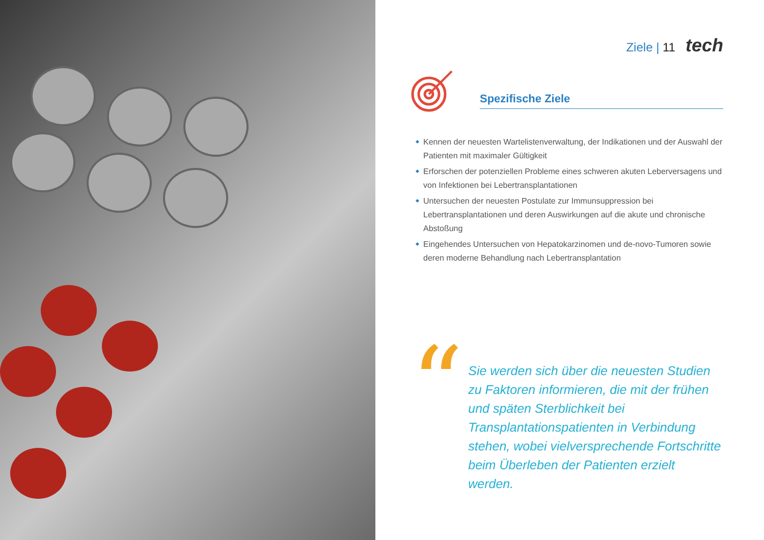Ziele | 11 tech
Spezifische Ziele
Kennen der neuesten Wartelistenverwaltung, der Indikationen und der Auswahl der Patienten mit maximaler Gültigkeit
Erforschen der potenziellen Probleme eines schweren akuten Leberversagens und von Infektionen bei Lebertransplantationen
Untersuchen der neuesten Postulate zur Immunsuppression bei Lebertransplantationen und deren Auswirkungen auf die akute und chronische Abstoßung
Eingehendes Untersuchen von Hepatokarzinomen und de-novo-Tumoren sowie deren moderne Behandlung nach Lebertransplantation
“
Sie werden sich über die neuesten Studien zu Faktoren informieren, die mit der frühen und späten Sterblichkeit bei Transplantationspatienten in Verbindung stehen, wobei vielversprechende Fortschritte beim Überleben der Patienten erzielt werden.